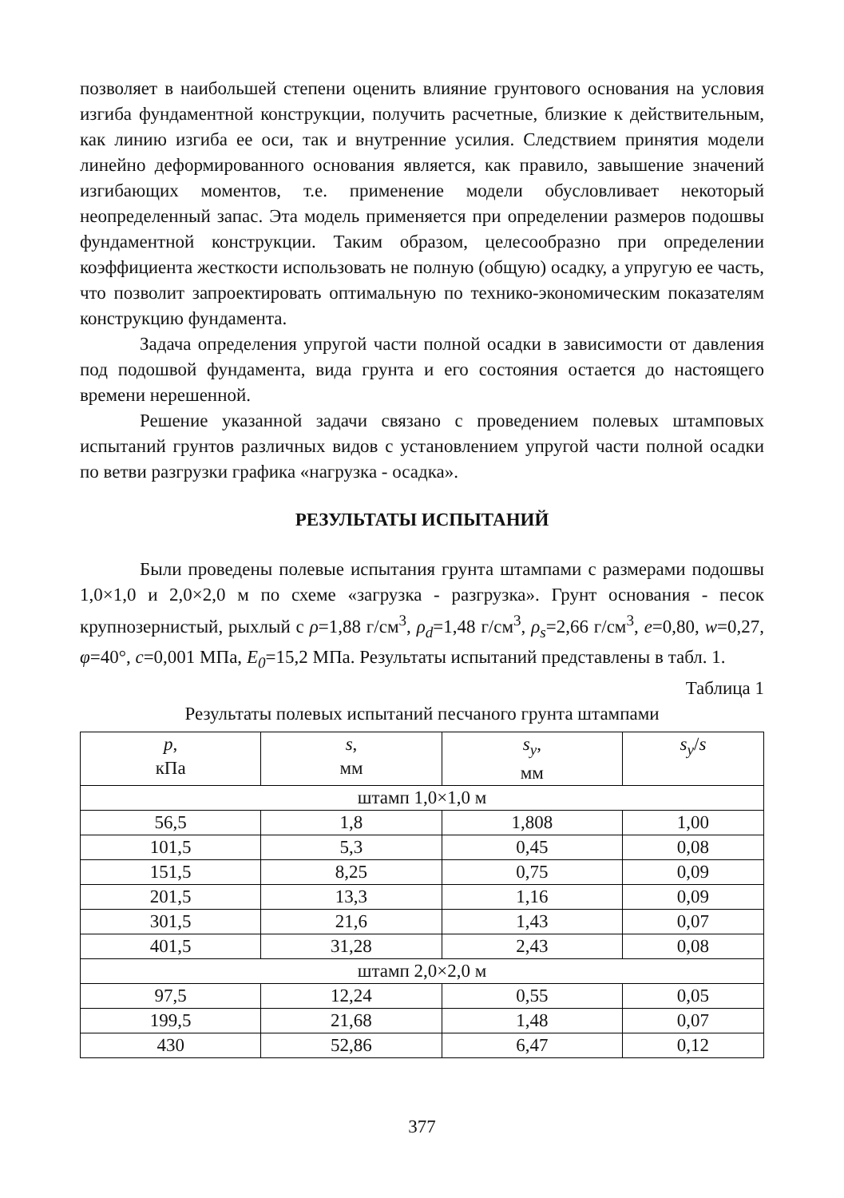позволяет в наибольшей степени оценить влияние грунтового основания на условия изгиба фундаментной конструкции, получить расчетные, близкие к действительным, как линию изгиба ее оси, так и внутренние усилия. Следствием принятия модели линейно деформированного основания является, как правило, завышение значений изгибающих моментов, т.е. применение модели обусловливает некоторый неопределенный запас. Эта модель применяется при определении размеров подошвы фундаментной конструкции. Таким образом, целесообразно при определении коэффициента жесткости использовать не полную (общую) осадку, а упругую ее часть, что позволит запроектировать оптимальную по технико-экономическим показателям конструкцию фундамента.
Задача определения упругой части полной осадки в зависимости от давления под подошвой фундамента, вида грунта и его состояния остается до настоящего времени нерешенной.
Решение указанной задачи связано с проведением полевых штамповых испытаний грунтов различных видов с установлением упругой части полной осадки по ветви разгрузки графика «нагрузка - осадка».
РЕЗУЛЬТАТЫ ИСПЫТАНИЙ
Были проведены полевые испытания грунта штампами с размерами подошвы 1,0×1,0 и 2,0×2,0 м по схеме «загрузка - разгрузка». Грунт основания - песок крупнозернистый, рыхлый с ρ=1,88 г/см<sup>3</sup>, ρ<sub>d</sub>=1,48 г/см<sup>3</sup>, ρ<sub>s</sub>=2,66 г/см<sup>3</sup>, e=0,80, w=0,27, φ=40°, c=0,001 МПа, E<sub>0</sub>=15,2 МПа. Результаты испытаний представлены в табл. 1.
Таблица 1
Результаты полевых испытаний песчаного грунта штампами
| p , кПа | s , мм | s<sub>y</sub> , мм | s<sub>y</sub> / s |
| --- | --- | --- | --- |
| штамп 1,0×1,0 м | | | |
| 56,5 | 1,8 | 1,808 | 1,00 |
| 101,5 | 5,3 | 0,45 | 0,08 |
| 151,5 | 8,25 | 0,75 | 0,09 |
| 201,5 | 13,3 | 1,16 | 0,09 |
| 301,5 | 21,6 | 1,43 | 0,07 |
| 401,5 | 31,28 | 2,43 | 0,08 |
| штамп 2,0×2,0 м | | | |
| 97,5 | 12,24 | 0,55 | 0,05 |
| 199,5 | 21,68 | 1,48 | 0,07 |
| 430 | 52,86 | 6,47 | 0,12 |
377